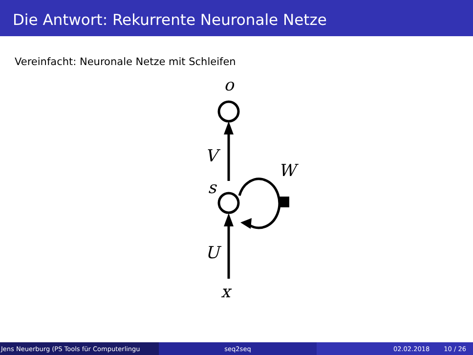Die Antwort: Rekurrente Neuronale Netze
Vereinfacht: Neuronale Netze mit Schleifen
o
V
W
s
U
x
Jens Neuerburg (PS Tools für Computerlingu
seq2seq 02.02.2018 10 / 26